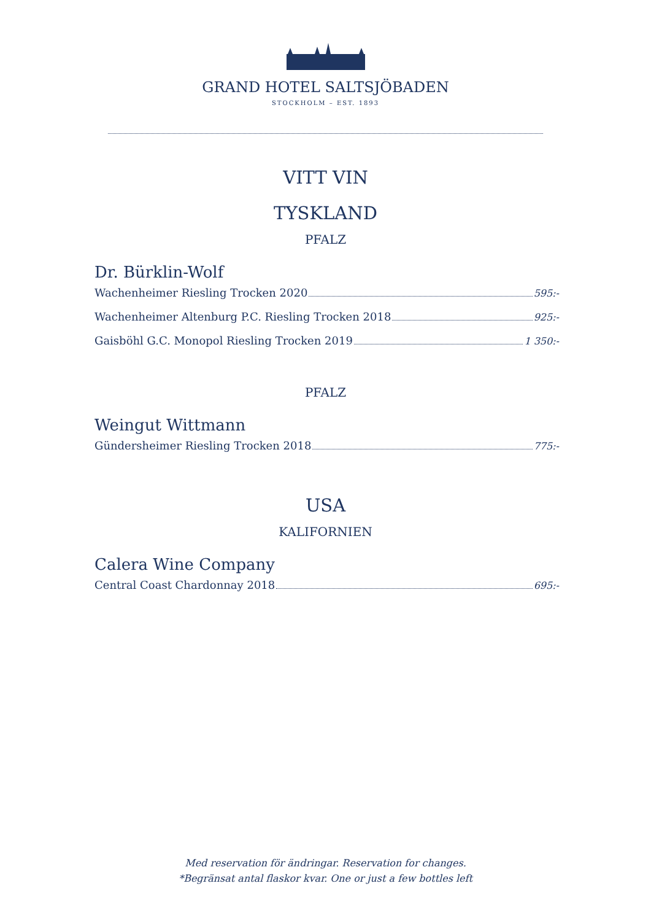GRAND HOTEL SALTSJÖBADEN
STOCKHOLM – EST. 1893
VITT VIN
TYSKLAND
PFALZ
Dr. Bürklin-Wolf
Wachenheimer Riesling Trocken 2020 595:-
Wachenheimer Altenburg P.C. Riesling Trocken 2018 925:-
Gaisböhl G.C. Monopol Riesling Trocken 2019 1 350:-
PFALZ
Weingut Wittmann
Gündersheimer Riesling Trocken 2018 775:-
USA
KALIFORNIEN
Calera Wine Company
Central Coast Chardonnay 2018 695:-
Med reservation för ändringar. Reservation for changes.
*Begränsat antal flaskor kvar. One or just a few bottles left